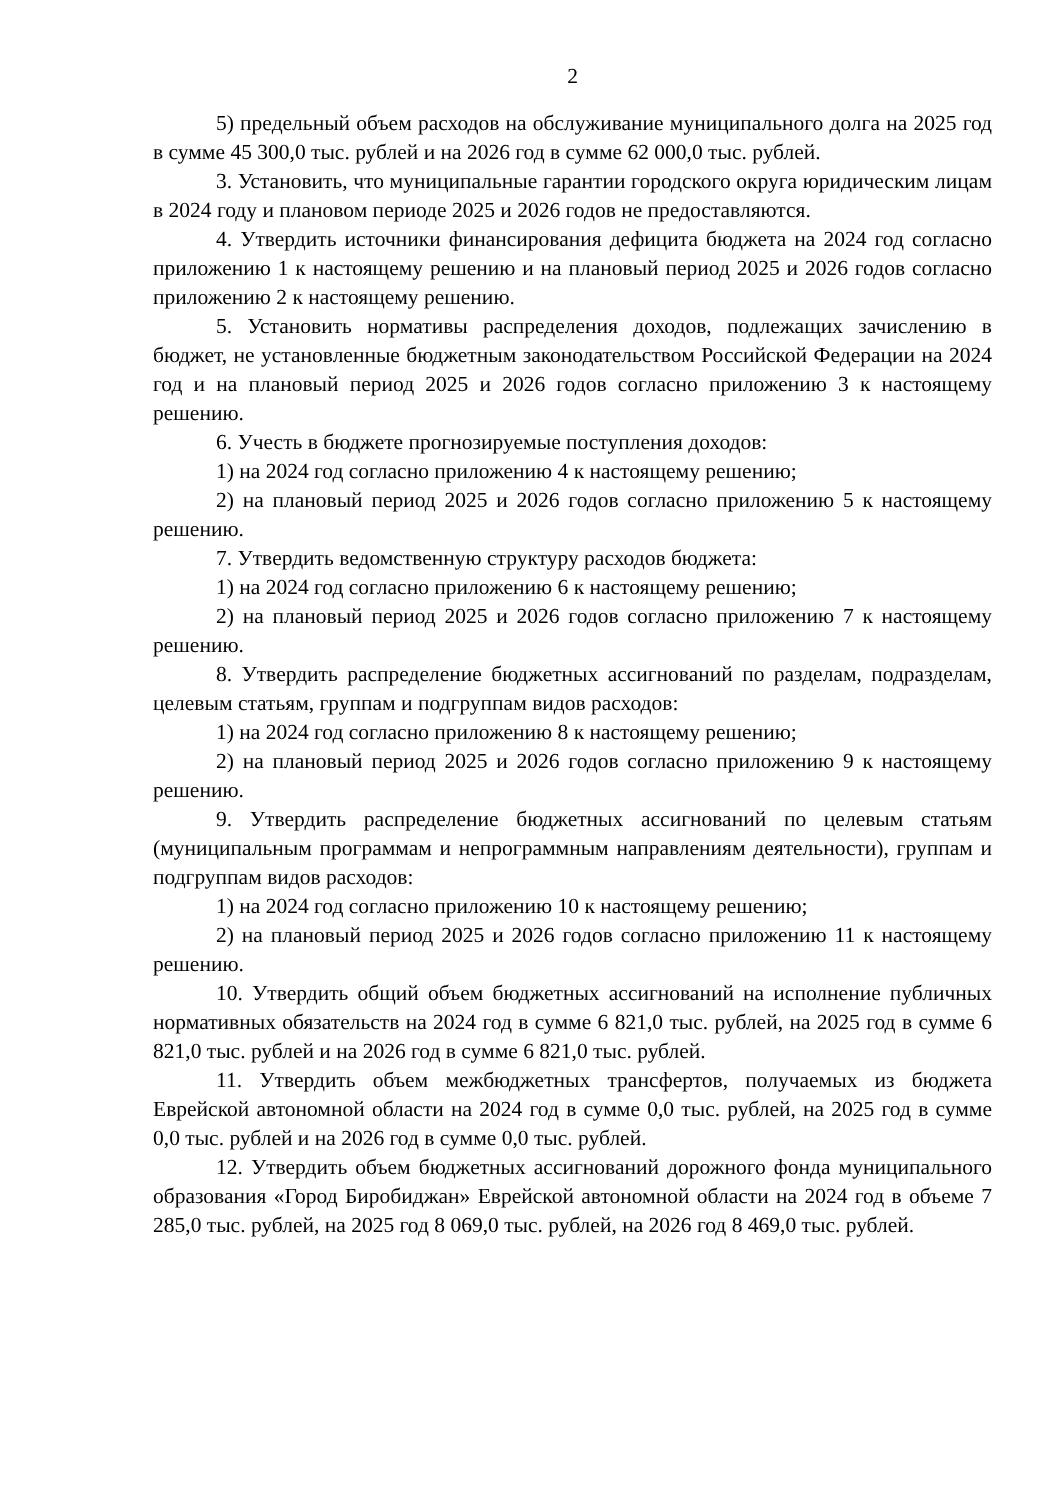2
5) предельный объем расходов на обслуживание муниципального долга на 2025 год в сумме 45 300,0 тыс. рублей и на 2026 год в сумме 62 000,0 тыс. рублей.
3. Установить, что муниципальные гарантии городского округа юридическим лицам в 2024 году и плановом периоде 2025 и 2026 годов не предоставляются.
4. Утвердить источники финансирования дефицита бюджета на 2024 год согласно приложению 1 к настоящему решению и на плановый период 2025 и 2026 годов согласно приложению 2 к настоящему решению.
5. Установить нормативы распределения доходов, подлежащих зачислению в бюджет, не установленные бюджетным законодательством Российской Федерации на 2024 год и на плановый период 2025 и 2026 годов согласно приложению 3 к настоящему решению.
6. Учесть в бюджете прогнозируемые поступления доходов:
1) на 2024 год согласно приложению 4 к настоящему решению;
2) на плановый период 2025 и 2026 годов согласно приложению 5 к настоящему решению.
7. Утвердить ведомственную структуру расходов бюджета:
1) на 2024 год согласно приложению 6 к настоящему решению;
2) на плановый период 2025 и 2026 годов согласно приложению 7 к настоящему решению.
8. Утвердить распределение бюджетных ассигнований по разделам, подразделам, целевым статьям, группам и подгруппам видов расходов:
1) на 2024 год согласно приложению 8 к настоящему решению;
2) на плановый период 2025 и 2026 годов согласно приложению 9 к настоящему решению.
9. Утвердить распределение бюджетных ассигнований по целевым статьям (муниципальным программам и непрограммным направлениям деятельности), группам и подгруппам видов расходов:
1) на 2024 год согласно приложению 10 к настоящему решению;
2) на плановый период 2025 и 2026 годов согласно приложению 11 к настоящему решению.
10. Утвердить общий объем бюджетных ассигнований на исполнение публичных нормативных обязательств на 2024 год в сумме 6 821,0 тыс. рублей, на 2025 год в сумме 6 821,0 тыс. рублей и на 2026 год в сумме 6 821,0 тыс. рублей.
11. Утвердить объем межбюджетных трансфертов, получаемых из бюджета Еврейской автономной области на 2024 год в сумме 0,0 тыс. рублей, на 2025 год в сумме 0,0 тыс. рублей и на 2026 год в сумме 0,0 тыс. рублей.
12. Утвердить объем бюджетных ассигнований дорожного фонда муниципального образования «Город Биробиджан» Еврейской автономной области на 2024 год в объеме 7 285,0 тыс. рублей, на 2025 год 8 069,0 тыс. рублей, на 2026 год 8 469,0 тыс. рублей.